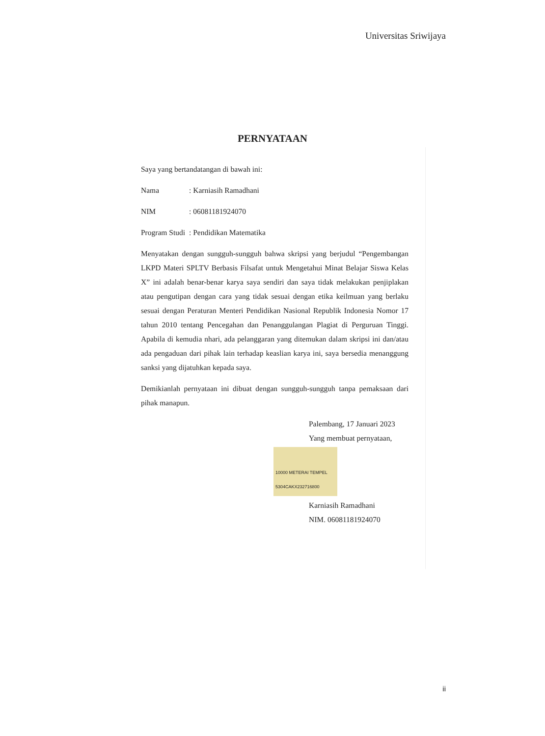Universitas Sriwijaya
PERNYATAAN
Saya yang bertandatangan di bawah ini:
Nama: Karniasih Ramadhani
NIM: 06081181924070
Program Studi: Pendidikan Matematika
Menyatakan dengan sungguh-sungguh bahwa skripsi yang berjudul “Pengembangan LKPD Materi SPLTV Berbasis Filsafat untuk Mengetahui Minat Belajar Siswa Kelas X” ini adalah benar-benar karya saya sendiri dan saya tidak melakukan penjiplakan atau pengutipan dengan cara yang tidak sesuai dengan etika keilmuan yang berlaku sesuai dengan Peraturan Menteri Pendidikan Nasional Republik Indonesia Nomor 17 tahun 2010 tentang Pencegahan dan Penanggulangan Plagiat di Perguruan Tinggi. Apabila di kemudia nhari, ada pelanggaran yang ditemukan dalam skripsi ini dan/atau ada pengaduan dari pihak lain terhadap keaslian karya ini, saya bersedia menanggung sanksi yang dijatuhkan kepada saya.
Demikianlah pernyataan ini dibuat dengan sungguh-sungguh tanpa pemaksaan dari pihak manapun.
Palembang, 17 Januari 2023
Yang membuat pernyataan,
10000 METERAI TEMPEL
5304CAKX232716800
Karniasih Ramadhani
NIM. 06081181924070
ii